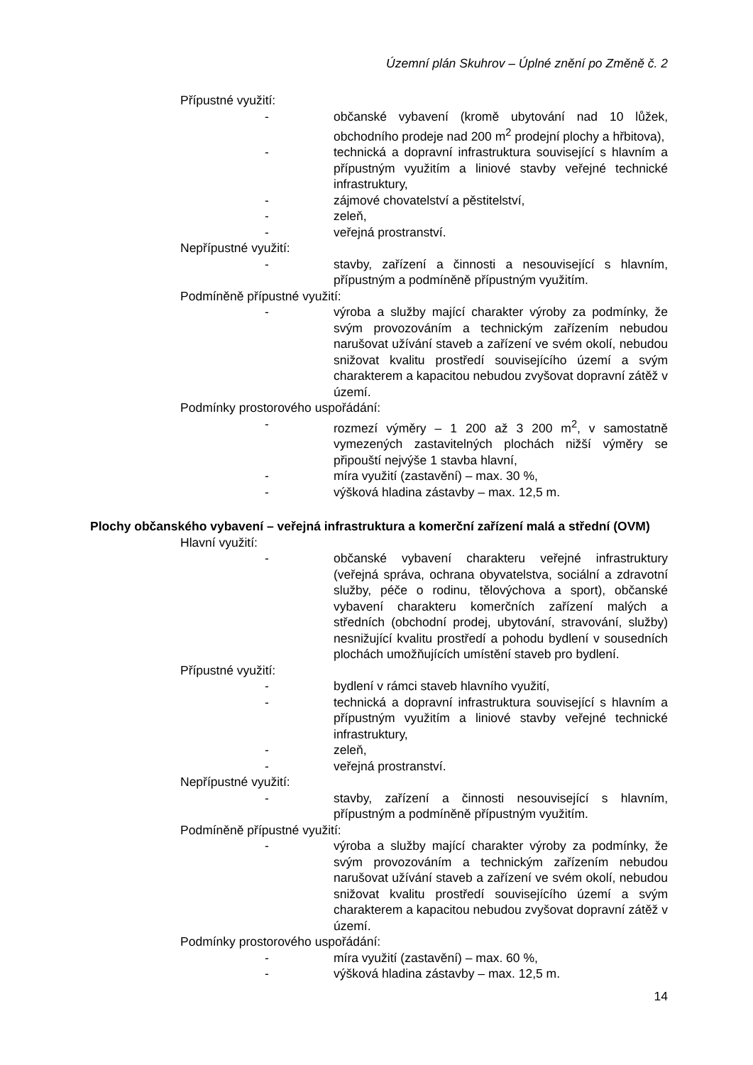Územní plán Skuhrov – Úplné znění po Změně č. 2
Přípustné využití:
- občanské vybavení (kromě ubytování nad 10 lůžek, obchodního prodeje nad 200 m<sup>2</sup> prodejní plochy a hřbitova),
- technická a dopravní infrastruktura související s hlavním a přípustným využitím a liniové stavby veřejné technické infrastruktury,
- zájmové chovatelství a pěstitelství,
- zeleň,
- veřejná prostranství.
Nepřípustné využití:
- stavby, zařízení a činnosti a nesouvisející s hlavním, přípustným a podmíněně přípustným využitím.
Podmíněně přípustné využití:
- výroba a služby mající charakter výroby za podmínky, že svým provozováním a technickým zařízením nebudou narušovat užívání staveb a zařízení ve svém okolí, nebudou snižovat kvalitu prostředí souvisejícího území a svým charakterem a kapacitou nebudou zvyšovat dopravní zátěž v území.
Podmínky prostorového uspořádání:
- rozmezí výměry – 1 200 až 3 200 m<sup>2</sup>, v samostatně vymezených zastavitelných plochách nižší výměry se připouští nejvýše 1 stavba hlavní,
- míra využití (zastavění) – max. 30 %,
- výšková hladina zástavby – max. 12,5 m.
Plochy občanského vybavení – veřejná infrastruktura a komerční zařízení malá a střední (OVM)
Hlavní využití:
- občanské vybavení charakteru veřejné infrastruktury (veřejná správa, ochrana obyvatelstva, sociální a zdravotní služby, péče o rodinu, tělovýchova a sport), občanské vybavení charakteru komerčních zařízení malých a středních (obchodní prodej, ubytování, stravování, služby) nesnižující kvalitu prostředí a pohodu bydlení v sousedních plochách umožňujících umístění staveb pro bydlení.
Přípustné využití:
- bydlení v rámci staveb hlavního využití,
- technická a dopravní infrastruktura související s hlavním a přípustným využitím a liniové stavby veřejné technické infrastruktury,
- zeleň,
- veřejná prostranství.
Nepřípustné využití:
- stavby, zařízení a činnosti nesouvisející s hlavním, přípustným a podmíněně přípustným využitím.
Podmíněně přípustné využití:
- výroba a služby mající charakter výroby za podmínky, že svým provozováním a technickým zařízením nebudou narušovat užívání staveb a zařízení ve svém okolí, nebudou snižovat kvalitu prostředí souvisejícího území a svým charakterem a kapacitou nebudou zvyšovat dopravní zátěž v území.
Podmínky prostorového uspořádání:
- míra využití (zastavění) – max. 60 %,
- výšková hladina zástavby – max. 12,5 m.
14